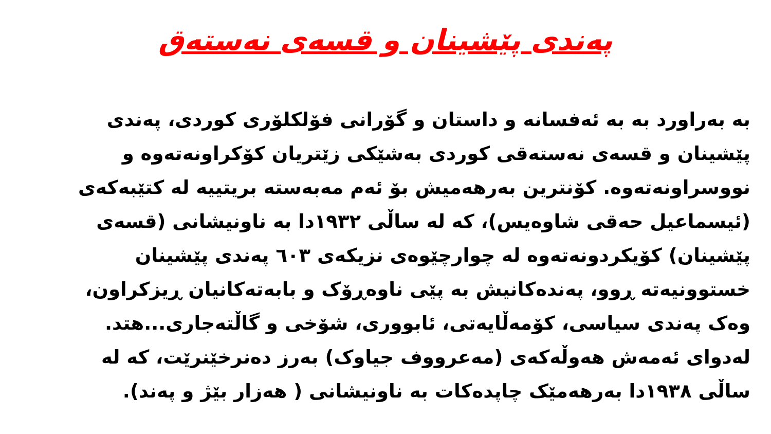پەندی پێشینان و قسەی نەستەق
بە بەراورد بە بە ئەفسانە و داستان و گۆرانی فۆلکلۆری کوردی، پەندی پێشینان و قسەی نەستەقی کوردی بەشێکی زێتریان کۆکراونەتەوە و نووسراونەتەوە. کۆنترین بەرهەمیش بۆ ئەم مەبەستە بریتییە لە کتێبەکەی (ئیسماعیل حەقی شاوەیس)، کە لە ساڵی ١٩٣٢دا بە ناونیشانی (قسەی پێشینان) کۆیکردونەتەوە لە چوارچێوەی نزیکەی ٦٠٣ پەندی پێشینان خستوونیەتە ڕوو، پەندەکانیش بە پێی ناوەڕۆک و بابەتەکانیان ڕیزکراون، وەک پەندی سیاسی، کۆمەڵایەتی، ئابووری، شۆخی و گاڵتەجاری...هتد. لەدوای ئەمەش هەوڵەکەی (مەعرووف جیاوک) بەرز دەنرخێنرێت، کە لە ساڵی ١٩٣٨دا بەرهەمێک چاپدەکات بە ناونیشانی ( هەزار بێژ و پەند).